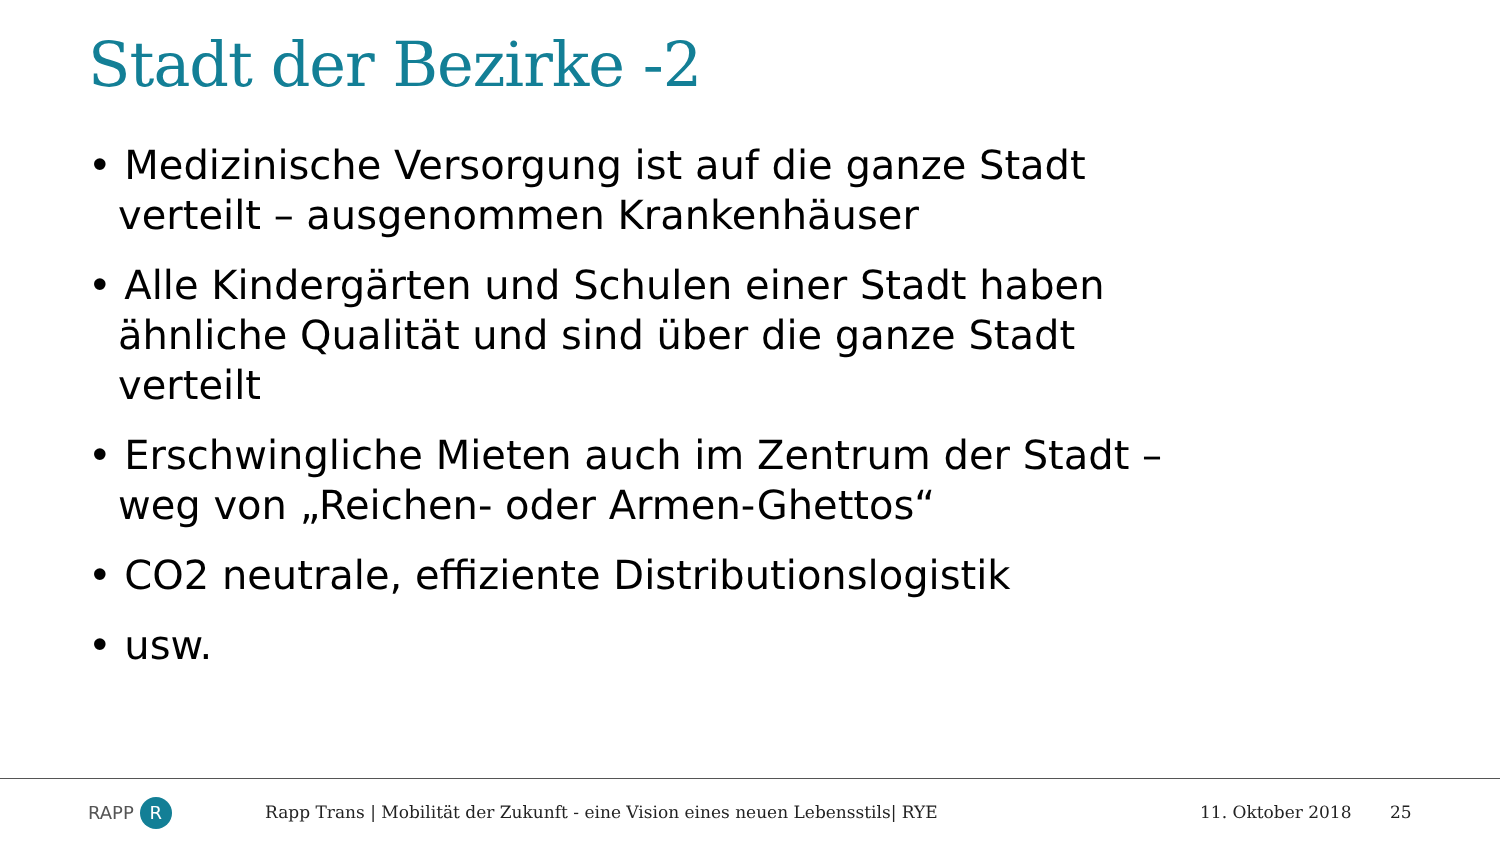Stadt der Bezirke -2
• Medizinische Versorgung ist auf die ganze Stadt verteilt – ausgenommen Krankenhäuser
• Alle Kindergärten und Schulen einer Stadt haben ähnliche Qualität und sind über die ganze Stadt verteilt
• Erschwingliche Mieten auch im Zentrum der Stadt – weg von „Reichen- oder Armen-Ghettos“
• CO2 neutrale, effiziente Distributionslogistik
• usw.
RAPP R
Rapp Trans | Mobilität der Zukunft - eine Vision eines neuen Lebensstils| RYE
11. Oktober 2018 25